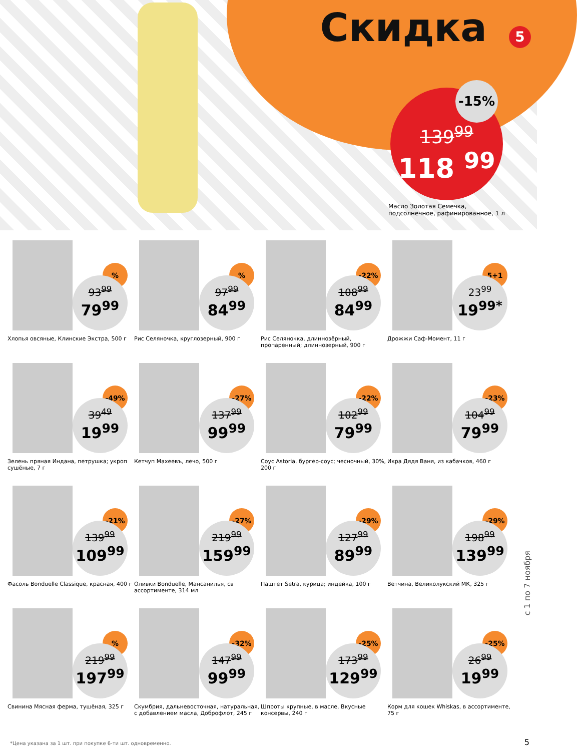Скидка 5
139<sup>99</sup>
118 <sup>99</sup>
-15%
Масло Золотая Семечка,
подсолнечное, рафинированное, 1 л
%
93<sup>99</sup>
79<sup>99</sup>
Хлопья овсяные, Клинские Экстра, 500 г
%
97<sup>99</sup>
84<sup>99</sup>
Рис Селяночка, круглозерный, 900 г
-22%
108<sup>99</sup>
84<sup>99</sup>
Рис Селяночка, длиннозёрный, пропаренный; длиннозерный, 900 г
5+1
23<sup>99</sup>
19<sup>99*</sup>
Дрожжи Саф-Момент, 11 г
-49%
39<sup>49</sup>
19<sup>99</sup>
Зелень пряная Индана, петрушка; укроп сушёные, 7 г
-27%
137<sup>99</sup>
99<sup>99</sup>
Кетчуп Махеевъ, лечо, 500 г
-22%
102<sup>99</sup>
79<sup>99</sup>
Соус Astoria, бургер-соус; чесночный, 30%, 200 г
-23%
104<sup>99</sup>
79<sup>99</sup>
Икра Дядя Ваня, из кабачков, 460 г
-21%
139<sup>99</sup>
109<sup>99</sup>
Фасоль Bonduelle Classique, красная, 400 г
-27%
219<sup>99</sup>
159<sup>99</sup>
Оливки Bonduelle, Мансанилья, св ассортименте, 314 мл
-29%
127<sup>99</sup>
89<sup>99</sup>
Паштет Setra, курица; индейка, 100 г
-29%
198<sup>99</sup>
139<sup>99</sup>
Ветчина, Великолукский МК, 325 г
%
219<sup>99</sup>
197<sup>99</sup>
Свинина Мясная ферма, тушёная, 325 г
-32%
147<sup>99</sup>
99<sup>99</sup>
Скумбрия, дальневосточная, натуральная, с добавлением масла, Доброфлот, 245 г
-25%
173<sup>99</sup>
129<sup>99</sup>
Шпроты крупные, в масле, Вкусные консервы, 240 г
-25%
26<sup>99</sup>
19<sup>99</sup>
Корм для кошек Whiskas, в ассортименте, 75 г
с 1 по 7 ноября
*Цена указана за 1 шт. при покупке 6-ти шт. одновременно.
5